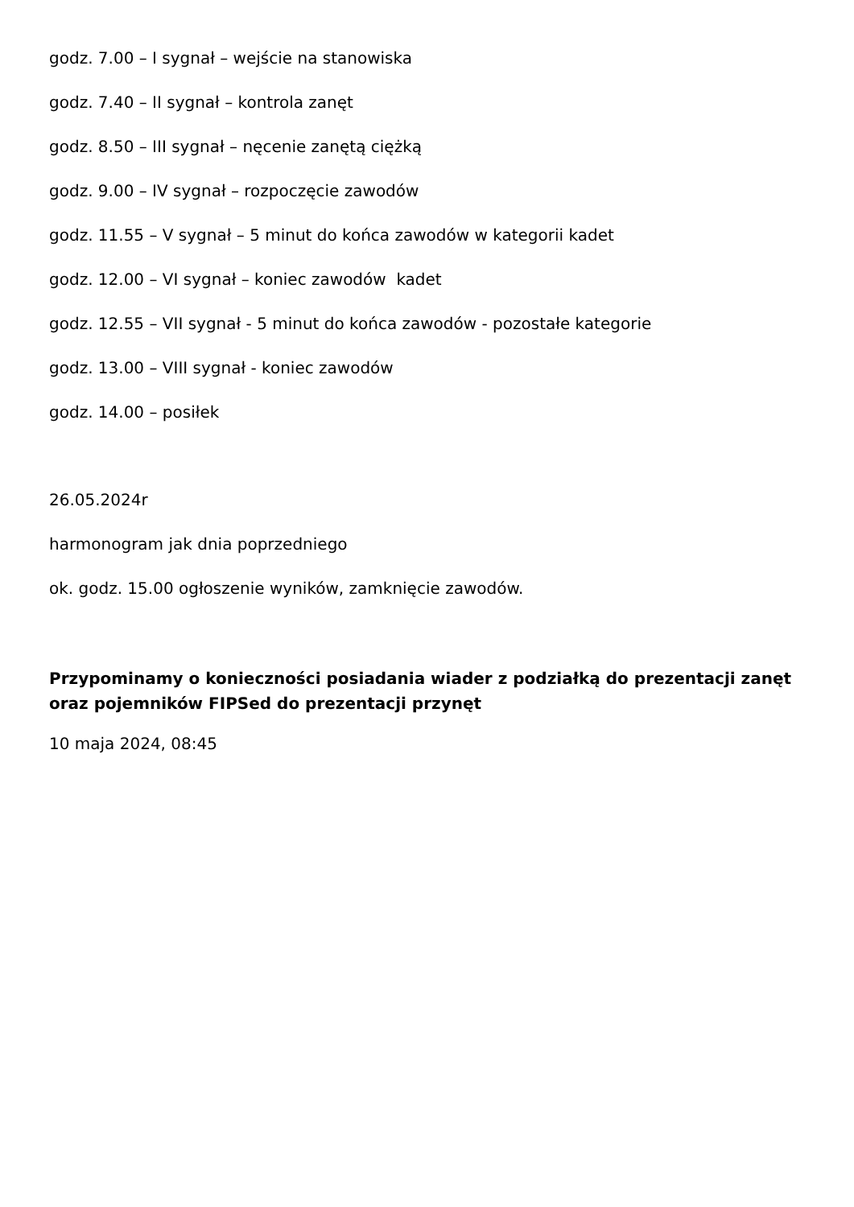godz. 7.00 – I sygnał – wejście na stanowiska
godz. 7.40 – II sygnał – kontrola zanęt
godz. 8.50 – III sygnał – nęcenie zanętą ciężką
godz. 9.00 – IV sygnał – rozpoczęcie zawodów
godz. 11.55 – V sygnał – 5 minut do końca zawodów w kategorii kadet
godz. 12.00 – VI sygnał – koniec zawodów kadet
godz. 12.55 – VII sygnał - 5 minut do końca zawodów - pozostałe kategorie
godz. 13.00 – VIII sygnał - koniec zawodów
godz. 14.00 – posiłek
26.05.2024r
harmonogram jak dnia poprzedniego
ok. godz. 15.00 ogłoszenie wyników, zamknięcie zawodów.
Przypominamy o konieczności posiadania wiader z podziałką do prezentacji zanęt oraz pojemników FIPSed do prezentacji przynęt
10 maja 2024, 08:45